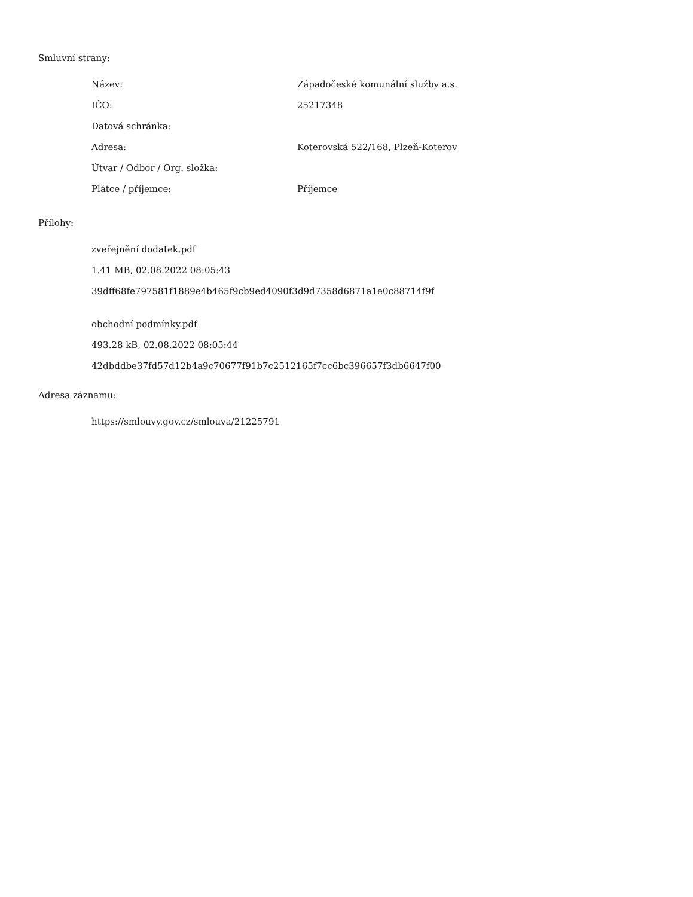Smluvní strany:
| Název: | Západočeské komunální služby a.s. |
| IČO: | 25217348 |
| Datová schránka: | |
| Adresa: | Koterovská 522/168, Plzeň-Koterov |
| Útvar / Odbor / Org. složka: | |
| Plátce / příjemce: | Příjemce |
Přílohy:
zveřejnění dodatek.pdf
1.41 MB, 02.08.2022 08:05:43
39dff68fe797581f1889e4b465f9cb9ed4090f3d9d7358d6871a1e0c88714f9f
obchodní podmínky.pdf
493.28 kB, 02.08.2022 08:05:44
42dbddbe37fd57d12b4a9c70677f91b7c2512165f7cc6bc396657f3db6647f00
Adresa záznamu:
https://smlouvy.gov.cz/smlouva/21225791